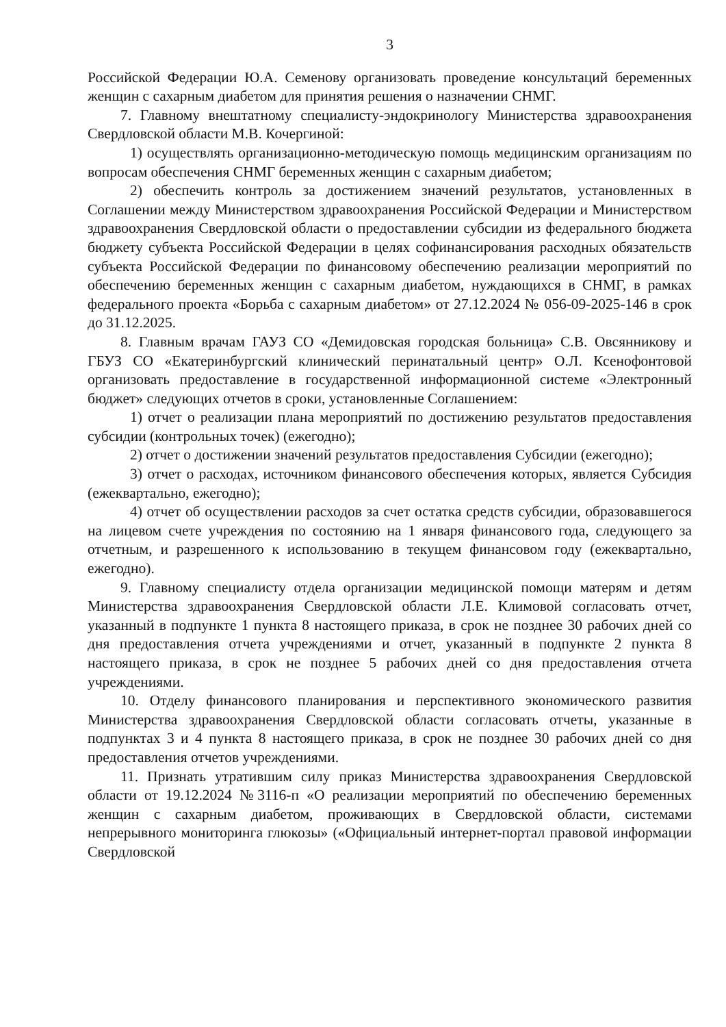3
Российской Федерации Ю.А. Семенову организовать проведение консультаций беременных женщин с сахарным диабетом для принятия решения о назначении СНМГ.
7. Главному внештатному специалисту-эндокринологу Министерства здравоохранения Свердловской области М.В. Кочергиной:
1) осуществлять организационно-методическую помощь медицинским организациям по вопросам обеспечения СНМГ беременных женщин с сахарным диабетом;
2) обеспечить контроль за достижением значений результатов, установленных в Соглашении между Министерством здравоохранения Российской Федерации и Министерством здравоохранения Свердловской области о предоставлении субсидии из федерального бюджета бюджету субъекта Российской Федерации в целях софинансирования расходных обязательств субъекта Российской Федерации по финансовому обеспечению реализации мероприятий по обеспечению беременных женщин с сахарным диабетом, нуждающихся в СНМГ, в рамках федерального проекта «Борьба с сахарным диабетом» от 27.12.2024 № 056-09-2025-146 в срок до 31.12.2025.
8. Главным врачам ГАУЗ СО «Демидовская городская больница» С.В. Овсянникову и ГБУЗ СО «Екатеринбургский клинический перинатальный центр» О.Л. Ксенофонтовой организовать предоставление в государственной информационной системе «Электронный бюджет» следующих отчетов в сроки, установленные Соглашением:
1) отчет о реализации плана мероприятий по достижению результатов предоставления субсидии (контрольных точек) (ежегодно);
2) отчет о достижении значений результатов предоставления Субсидии (ежегодно);
3) отчет о расходах, источником финансового обеспечения которых, является Субсидия (ежеквартально, ежегодно);
4) отчет об осуществлении расходов за счет остатка средств субсидии, образовавшегося на лицевом счете учреждения по состоянию на 1 января финансового года, следующего за отчетным, и разрешенного к использованию в текущем финансовом году (ежеквартально, ежегодно).
9. Главному специалисту отдела организации медицинской помощи матерям и детям Министерства здравоохранения Свердловской области Л.Е. Климовой согласовать отчет, указанный в подпункте 1 пункта 8 настоящего приказа, в срок не позднее 30 рабочих дней со дня предоставления отчета учреждениями и отчет, указанный в подпункте 2 пункта 8 настоящего приказа, в срок не позднее 5 рабочих дней со дня предоставления отчета учреждениями.
10. Отделу финансового планирования и перспективного экономического развития Министерства здравоохранения Свердловской области согласовать отчеты, указанные в подпунктах 3 и 4 пункта 8 настоящего приказа, в срок не позднее 30 рабочих дней со дня предоставления отчетов учреждениями.
11. Признать утратившим силу приказ Министерства здравоохранения Свердловской области от 19.12.2024 №3116-п «О реализации мероприятий по обеспечению беременных женщин с сахарным диабетом, проживающих в Свердловской области, системами непрерывного мониторинга глюкозы» («Официальный интернет-портал правовой информации Свердловской